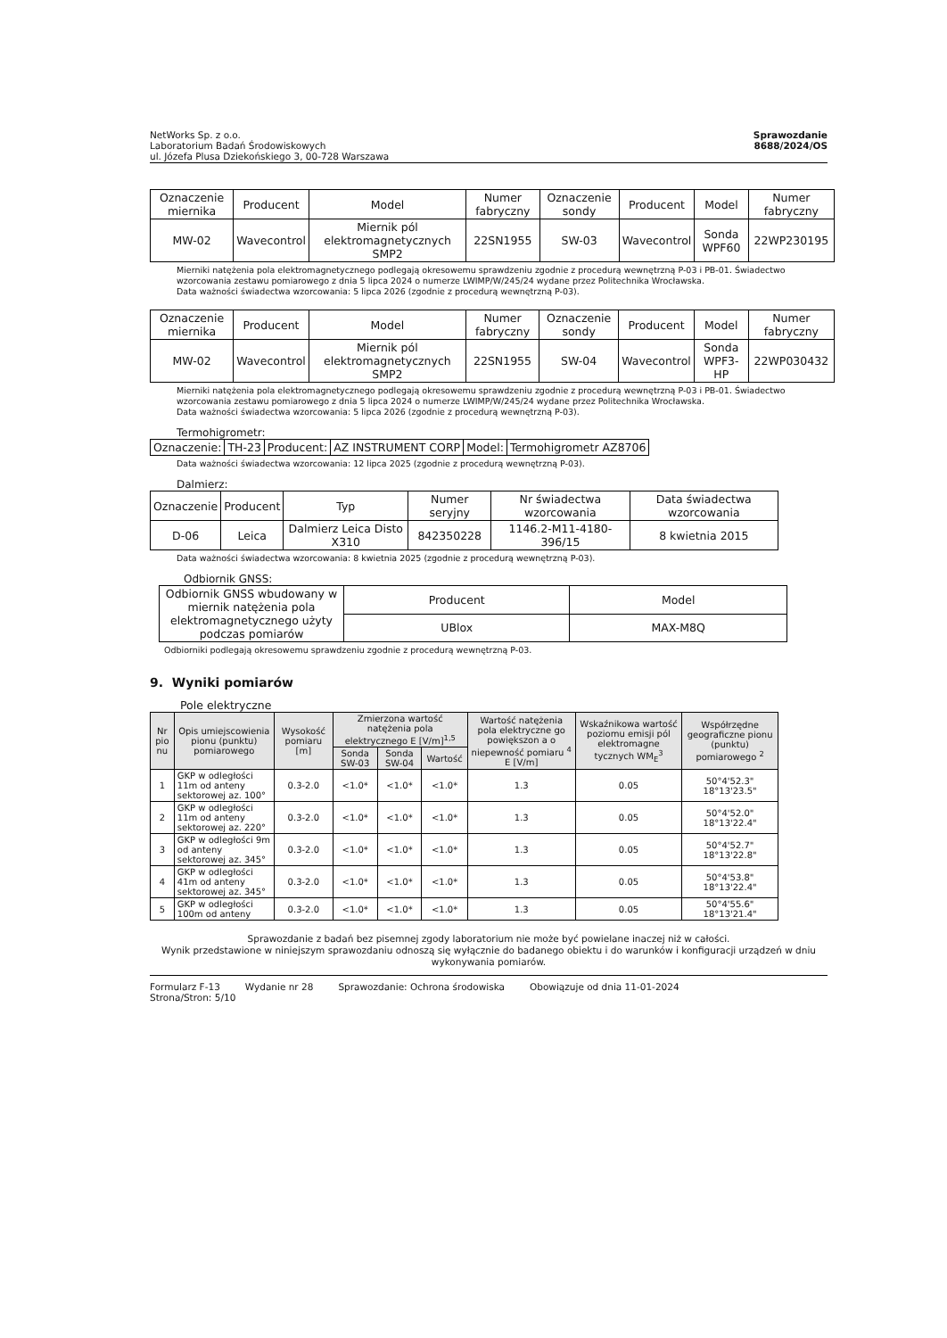NetWorks Sp. z o.o.
Laboratorium Badań Środowiskowych
ul. Józefa Plusa Dziekońskiego 3, 00-728 Warszawa
Sprawozdanie
8688/2024/OS
| Oznaczenie miernika | Producent | Model | Numer fabryczny | Oznaczenie sondy | Producent | Model | Numer fabryczny |
| --- | --- | --- | --- | --- | --- | --- | --- |
| MW-02 | Wavecontrol | Miernik pól elektromagnetycznych SMP2 | 22SN1955 | SW-03 | Wavecontrol | Sonda WPF60 | 22WP230195 |
Mierniki natężenia pola elektromagnetycznego podlegają okresowemu sprawdzeniu zgodnie z procedurą wewnętrzną P-03 i PB-01. Świadectwo wzorcowania zestawu pomiarowego z dnia 5 lipca 2024 o numerze LWIMP/W/245/24 wydane przez Politechnika Wrocławska.
Data ważności świadectwa wzorcowania: 5 lipca 2026 (zgodnie z procedurą wewnętrzną P-03).
| Oznaczenie miernika | Producent | Model | Numer fabryczny | Oznaczenie sondy | Producent | Model | Numer fabryczny |
| --- | --- | --- | --- | --- | --- | --- | --- |
| MW-02 | Wavecontrol | Miernik pól elektromagnetycznych SMP2 | 22SN1955 | SW-04 | Wavecontrol | Sonda WPF3-HP | 22WP030432 |
Mierniki natężenia pola elektromagnetycznego podlegają okresowemu sprawdzeniu zgodnie z procedurą wewnętrzną P-03 i PB-01. Świadectwo wzorcowania zestawu pomiarowego z dnia 5 lipca 2024 o numerze LWIMP/W/245/24 wydane przez Politechnika Wrocławska.
Data ważności świadectwa wzorcowania: 5 lipca 2026 (zgodnie z procedurą wewnętrzną P-03).
Termohigrometr:
| Oznaczenie: | TH-23 | Producent: | AZ INSTRUMENT CORP | Model: | Termohigrometr AZ8706 |
Data ważności świadectwa wzorcowania: 12 lipca 2025 (zgodnie z procedurą wewnętrzną P-03).
Dalmierz:
| Oznaczenie | Producent | Typ | Numer seryjny | Nr świadectwa wzorcowania | Data świadectwa wzorcowania |
| --- | --- | --- | --- | --- | --- |
| D-06 | Leica | Dalmierz Leica Disto X310 | 842350228 | 1146.2-M11-4180-396/15 | 8 kwietnia 2015 |
Data ważności świadectwa wzorcowania: 8 kwietnia 2025 (zgodnie z procedurą wewnętrzną P-03).
Odbiornik GNSS:
| Odbiornik GNSS wbudowany w miernik natężenia pola elektromagnetycznego użyty podczas pomiarów | Producent | Model |
| | UBlox | MAX-M8Q |
Odbiorniki podlegają okresowemu sprawdzeniu zgodnie z procedurą wewnętrzną P-03.
9. Wyniki pomiarów
Pole elektryczne
| Nr pio nu | Opis umiejscowienia pionu (punktu) pomiarowego | Wysokość pomiaru [m] | Zmierzona wartość natężenia pola elektrycznego E [V/m]<sup>1,5</sup> | | | Wartość natężenia pola elektryczne go powiększon a o niepewność pomiaru <sup>4</sup> E [V/m] | Wskaźnikowa wartość poziomu emisji pól elektromagne tycznych WM<sub>E</sub><sup>3</sup> | Współrzędne geograficzne pionu (punktu) pomiarowego <sup>2</sup> |
| --- | --- | --- | --- | --- | --- | --- | --- | --- |
| | | | Sonda SW-03 | Sonda SW-04 | Wartość | | | |
| 1 | GKP w odległości 11m od anteny sektorowej az. 100° | 0.3-2.0 | <1.0* | <1.0* | <1.0* | 1.3 | 0.05 | 50°4'52.3" 18°13'23.5" |
| 2 | GKP w odległości 11m od anteny sektorowej az. 220° | 0.3-2.0 | <1.0* | <1.0* | <1.0* | 1.3 | 0.05 | 50°4'52.0" 18°13'22.4" |
| 3 | GKP w odległości 9m od anteny sektorowej az. 345° | 0.3-2.0 | <1.0* | <1.0* | <1.0* | 1.3 | 0.05 | 50°4'52.7" 18°13'22.8" |
| 4 | GKP w odległości 41m od anteny sektorowej az. 345° | 0.3-2.0 | <1.0* | <1.0* | <1.0* | 1.3 | 0.05 | 50°4'53.8" 18°13'22.4" |
| 5 | GKP w odległości 100m od anteny | 0.3-2.0 | <1.0* | <1.0* | <1.0* | 1.3 | 0.05 | 50°4'55.6" 18°13'21.4" |
Sprawozdanie z badań bez pisemnej zgody laboratorium nie może być powielane inaczej niż w całości.
Wynik przedstawione w niniejszym sprawozdaniu odnoszą się wyłącznie do badanego obiektu i do warunków i konfiguracji urządzeń w dniu wykonywania pomiarów.
Formularz F-13 Wydanie nr 28 Sprawozdanie: Ochrona środowiska Obowiązuje od dnia 11-01-2024
Strona/Stron: 5/10